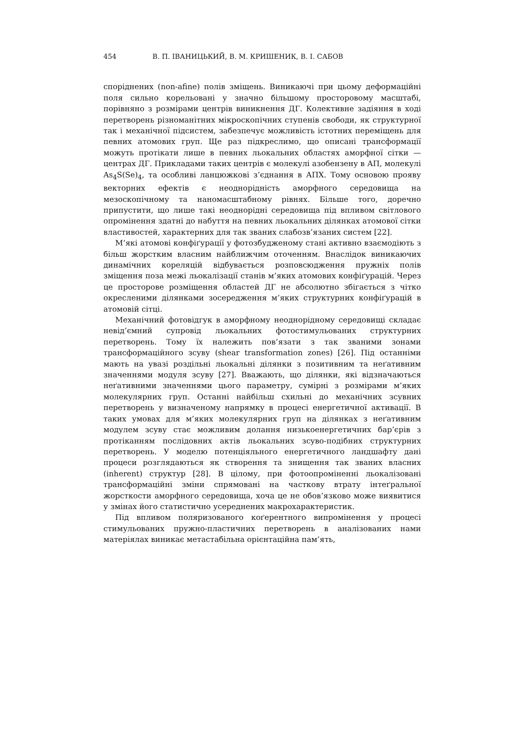454 В. П. ІВАНИЦЬКИЙ, В. М. КРИШЕНИК, В. І. САБОВ
споріднених (non-afine) полів зміщень. Виникаючі при цьому деформаційні поля сильно корельовані у значно більшому просторовому масштабі, порівняно з розмірами центрів виникнення ДГ. Колективне задіяння в ході перетворень різноманітних мікроскопічних ступенів свободи, як структурної так і механічної підсистем, забезпечує можливість істотних переміщень для певних атомових груп. Ще раз підкреслимо, що описані трансформації можуть протікати лише в певних льокальних областях аморфної сітки — центрах ДГ. Прикладами таких центрів є молекулі азобензену в АП, молекулі As<sub>4</sub>S(Se)<sub>4</sub>, та особливі ланцюжкові з’єднання в АПХ. Тому основою прояву векторних ефектів є неоднорідність аморфного середовища на мезоскопічному та наномасштабному рівнях. Більше того, доречно припустити, що лише такі неоднорідні середовища під впливом світлового опромінення здатні до набуття на певних льокальних ділянках атомової сітки властивостей, характерних для так званих слабозв’язаних систем [22].
М’які атомові конфіґурації у фотозбудженому стані активно взаємодіють з більш жорстким власним найближчим оточенням. Внаслідок виникаючих динамічних кореляцій відбувається розповсюдження пружніх полів зміщення поза межі льокалізації станів м’яких атомових конфіґурацій. Через це просторове розміщення областей ДГ не абсолютно збігається з чітко окресленими ділянками зосередження м’яких структурних конфіґурацій в атомовій сітці.
Механічний фотовідгук в аморфному неоднорідному середовищі складає невід’ємний супровід льокальних фотостимульованих структурних перетворень. Тому їх належить пов’язати з так званими зонами трансформаційного зсуву (shear transformation zones) [26]. Під останніми мають на увазі роздільні льокальні ділянки з позитивним та неґативним значеннями модуля зсуву [27]. Вважають, що ділянки, які відзначаються неґативними значеннями цього параметру, сумірні з розмірами м’яких молекулярних груп. Останні найбільш схильні до механічних зсувних перетворень у визначеному напрямку в процесі енергетичної активації. В таких умовах для м’яких молекулярних груп на ділянках з неґативним модулем зсуву стає можливим долання низькоенергетичних бар’єрів з протіканням послідовних актів льокальних зсуво-подібних структурних перетворень. У моделю потенціяльного енергетичного ландшафту дані процеси розглядаються як створення та знищення так званих власних (inherent) структур [28]. В цілому, при фотоопроміненні льокалізовані трансформаційні зміни спрямовані на часткову втрату інтеґральної жорсткости аморфного середовища, хоча це не обов’язково може виявитися у змінах його статистично усереднених макрохарактеристик.
Під впливом поляризованого коґерентного випромінення у процесі стимульованих пружно-пластичних перетворень в аналізованих нами матеріялах виникає метастабільна орієнтаційна пам’ять,